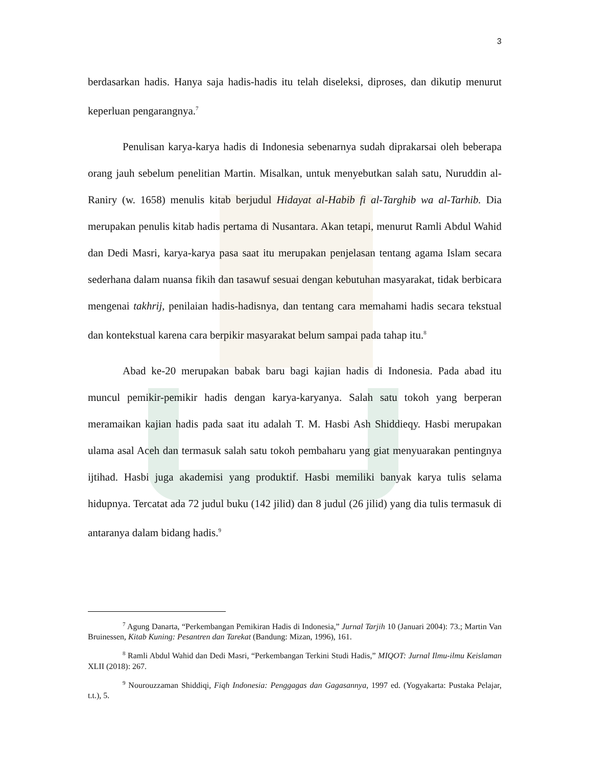3
berdasarkan hadis. Hanya saja hadis-hadis itu telah diseleksi, diproses, dan dikutip menurut keperluan pengarangnya.<sup>7</sup>
Penulisan karya-karya hadis di Indonesia sebenarnya sudah diprakarsai oleh beberapa orang jauh sebelum penelitian Martin. Misalkan, untuk menyebutkan salah satu, Nuruddin al-Raniry (w. 1658) menulis kitab berjudul Hidayat al-Habib fi al-Targhib wa al-Tarhib. Dia merupakan penulis kitab hadis pertama di Nusantara. Akan tetapi, menurut Ramli Abdul Wahid dan Dedi Masri, karya-karya pasa saat itu merupakan penjelasan tentang agama Islam secara sederhana dalam nuansa fikih dan tasawuf sesuai dengan kebutuhan masyarakat, tidak berbicara mengenai takhrij, penilaian hadis-hadisnya, dan tentang cara memahami hadis secara tekstual dan kontekstual karena cara berpikir masyarakat belum sampai pada tahap itu.<sup>8</sup>
Abad ke-20 merupakan babak baru bagi kajian hadis di Indonesia. Pada abad itu muncul pemikir-pemikir hadis dengan karya-karyanya. Salah satu tokoh yang berperan meramaikan kajian hadis pada saat itu adalah T. M. Hasbi Ash Shiddieqy. Hasbi merupakan ulama asal Aceh dan termasuk salah satu tokoh pembaharu yang giat menyuarakan pentingnya ijtihad. Hasbi juga akademisi yang produktif. Hasbi memiliki banyak karya tulis selama hidupnya. Tercatat ada 72 judul buku (142 jilid) dan 8 judul (26 jilid) yang dia tulis termasuk di antaranya dalam bidang hadis.<sup>9</sup>
<sup>7</sup> Agung Danarta, “Perkembangan Pemikiran Hadis di Indonesia,” Jurnal Tarjih 10 (Januari 2004): 73.; Martin Van Bruinessen, Kitab Kuning: Pesantren dan Tarekat (Bandung: Mizan, 1996), 161.
<sup>8</sup> Ramli Abdul Wahid dan Dedi Masri, “Perkembangan Terkini Studi Hadis,” MIQOT: Jurnal Ilmu-ilmu Keislaman XLII (2018): 267.
<sup>9</sup> Nourouzzaman Shiddiqi, Fiqh Indonesia: Penggagas dan Gagasannya, 1997 ed. (Yogyakarta: Pustaka Pelajar, t.t.), 5.